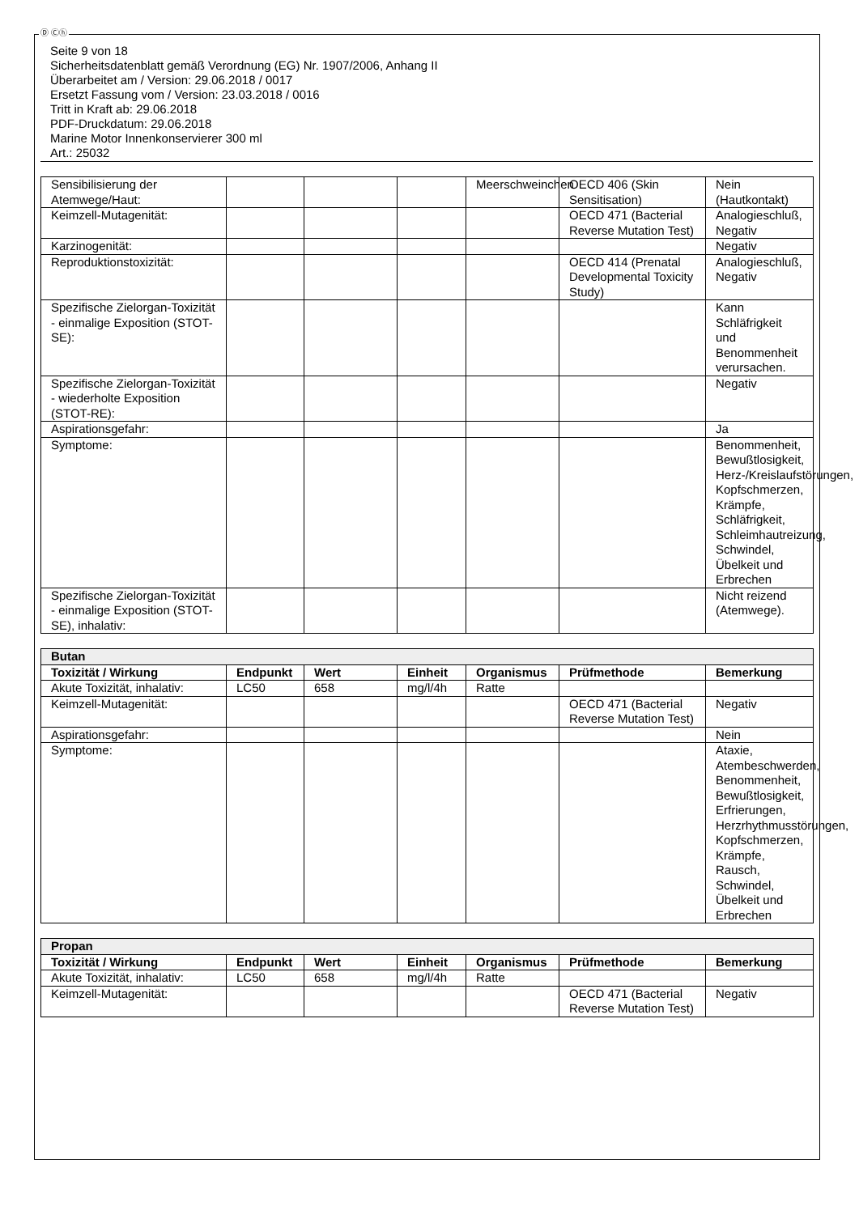Ⓓ Ⓒⓗ
Seite 9 von 18
Sicherheitsdatenblatt gemäß Verordnung (EG) Nr. 1907/2006, Anhang II
Überarbeitet am / Version: 29.06.2018 / 0017
Ersetzt Fassung vom / Version: 23.03.2018 / 0016
Tritt in Kraft ab: 29.06.2018
PDF-Druckdatum: 29.06.2018
Marine Motor Innenkonservierer 300 ml
Art.: 25032
| Sensibilisierung der Atemwege/Haut: | | | | Meerschweinchen | OECD 406 (Skin Sensitisation) | Nein (Hautkontakt) |
| Keimzell-Mutagenität: | | | | | OECD 471 (Bacterial Reverse Mutation Test) | Analogieschluß, Negativ |
| Karzinogenität: | | | | | | Negativ |
| Reproduktionstoxizität: | | | | | OECD 414 (Prenatal Developmental Toxicity Study) | Analogieschluß, Negativ |
| Spezifische Zielorgan-Toxizität - einmalige Exposition (STOT-SE): | | | | | | Kann Schläfrigkeit und Benommenheit verursachen. |
| Spezifische Zielorgan-Toxizität - wiederholte Exposition (STOT-RE): | | | | | | Negativ |
| Aspirationsgefahr: | | | | | | Ja |
| Symptome: | | | | | | Benommenheit, Bewußtlosigkeit, Herz-/Kreislaufstörungen, Kopfschmerzen, Krämpfe, Schläfrigkeit, Schleimhautreizung, Schwindel, Übelkeit und Erbrechen |
| Spezifische Zielorgan-Toxizität - einmalige Exposition (STOT-SE), inhalativ: | | | | | | Nicht reizend (Atemwege). |
| Butan | | | | | | |
| Toxizität / Wirkung | Endpunkt | Wert | Einheit | Organismus | Prüfmethode | Bemerkung |
| Akute Toxizität, inhalativ: | LC50 | 658 | mg/l/4h | Ratte | | |
| Keimzell-Mutagenität: | | | | | OECD 471 (Bacterial Reverse Mutation Test) | Negativ |
| Aspirationsgefahr: | | | | | | Nein |
| Symptome: | | | | | | Ataxie, Atembeschwerden, Benommenheit, Bewußtlosigkeit, Erfrierungen, Herzrhythmusstörungen, Kopfschmerzen, Krämpfe, Rausch, Schwindel, Übelkeit und Erbrechen |
| Propan | | | | | | |
| Toxizität / Wirkung | Endpunkt | Wert | Einheit | Organismus | Prüfmethode | Bemerkung |
| Akute Toxizität, inhalativ: | LC50 | 658 | mg/l/4h | Ratte | | |
| Keimzell-Mutagenität: | | | | | OECD 471 (Bacterial Reverse Mutation Test) | Negativ |